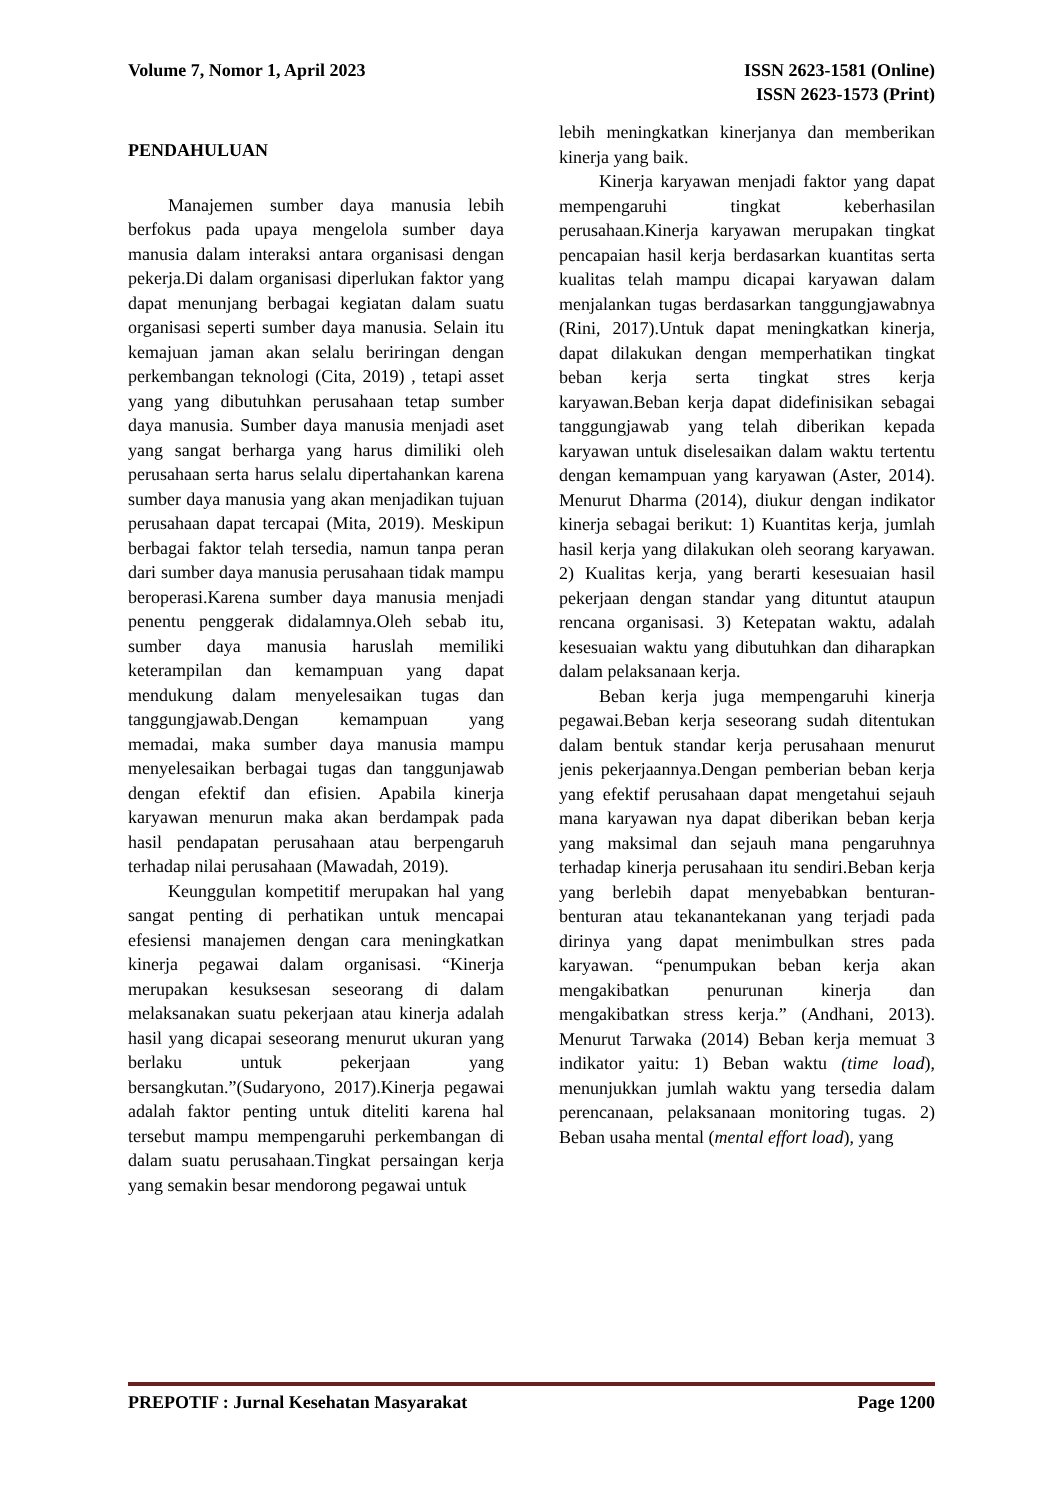Volume 7, Nomor 1, April 2023 ISSN 2623-1581 (Online)
ISSN 2623-1573 (Print)
PENDAHULUAN
Manajemen sumber daya manusia lebih berfokus pada upaya mengelola sumber daya manusia dalam interaksi antara organisasi dengan pekerja.Di dalam organisasi diperlukan faktor yang dapat menunjang berbagai kegiatan dalam suatu organisasi seperti sumber daya manusia. Selain itu kemajuan jaman akan selalu beriringan dengan perkembangan teknologi (Cita, 2019) , tetapi asset yang yang dibutuhkan perusahaan tetap sumber daya manusia. Sumber daya manusia menjadi aset yang sangat berharga yang harus dimiliki oleh perusahaan serta harus selalu dipertahankan karena sumber daya manusia yang akan menjadikan tujuan perusahaan dapat tercapai (Mita, 2019). Meskipun berbagai faktor telah tersedia, namun tanpa peran dari sumber daya manusia perusahaan tidak mampu beroperasi.Karena sumber daya manusia menjadi penentu penggerak didalamnya.Oleh sebab itu, sumber daya manusia haruslah memiliki keterampilan dan kemampuan yang dapat mendukung dalam menyelesaikan tugas dan tanggungjawab.Dengan kemampuan yang memadai, maka sumber daya manusia mampu menyelesaikan berbagai tugas dan tanggunjawab dengan efektif dan efisien. Apabila kinerja karyawan menurun maka akan berdampak pada hasil pendapatan perusahaan atau berpengaruh terhadap nilai perusahaan (Mawadah, 2019).
Keunggulan kompetitif merupakan hal yang sangat penting di perhatikan untuk mencapai efesiensi manajemen dengan cara meningkatkan kinerja pegawai dalam organisasi. “Kinerja merupakan kesuksesan seseorang di dalam melaksanakan suatu pekerjaan atau kinerja adalah hasil yang dicapai seseorang menurut ukuran yang berlaku untuk pekerjaan yang bersangkutan.”(Sudaryono, 2017).Kinerja pegawai adalah faktor penting untuk diteliti karena hal tersebut mampu mempengaruhi perkembangan di dalam suatu perusahaan.Tingkat persaingan kerja yang semakin besar mendorong pegawai untuk
lebih meningkatkan kinerjanya dan memberikan kinerja yang baik.
Kinerja karyawan menjadi faktor yang dapat mempengaruhi tingkat keberhasilan perusahaan.Kinerja karyawan merupakan tingkat pencapaian hasil kerja berdasarkan kuantitas serta kualitas telah mampu dicapai karyawan dalam menjalankan tugas berdasarkan tanggungjawabnya (Rini, 2017).Untuk dapat meningkatkan kinerja, dapat dilakukan dengan memperhatikan tingkat beban kerja serta tingkat stres kerja karyawan.Beban kerja dapat didefinisikan sebagai tanggungjawab yang telah diberikan kepada karyawan untuk diselesaikan dalam waktu tertentu dengan kemampuan yang karyawan (Aster, 2014). Menurut Dharma (2014), diukur dengan indikator kinerja sebagai berikut: 1) Kuantitas kerja, jumlah hasil kerja yang dilakukan oleh seorang karyawan. 2) Kualitas kerja, yang berarti kesesuaian hasil pekerjaan dengan standar yang dituntut ataupun rencana organisasi. 3) Ketepatan waktu, adalah kesesuaian waktu yang dibutuhkan dan diharapkan dalam pelaksanaan kerja.
Beban kerja juga mempengaruhi kinerja pegawai.Beban kerja seseorang sudah ditentukan dalam bentuk standar kerja perusahaan menurut jenis pekerjaannya.Dengan pemberian beban kerja yang efektif perusahaan dapat mengetahui sejauh mana karyawan nya dapat diberikan beban kerja yang maksimal dan sejauh mana pengaruhnya terhadap kinerja perusahaan itu sendiri.Beban kerja yang berlebih dapat menyebabkan benturan-benturan atau tekanantekanan yang terjadi pada dirinya yang dapat menimbulkan stres pada karyawan. “penumpukan beban kerja akan mengakibatkan penurunan kinerja dan mengakibatkan stress kerja.” (Andhani, 2013). Menurut Tarwaka (2014) Beban kerja memuat 3 indikator yaitu: 1) Beban waktu (time load), menunjukkan jumlah waktu yang tersedia dalam perencanaan, pelaksanaan monitoring tugas. 2) Beban usaha mental (mental effort load), yang
PREPOTIF : Jurnal Kesehatan Masyarakat
Page 1200